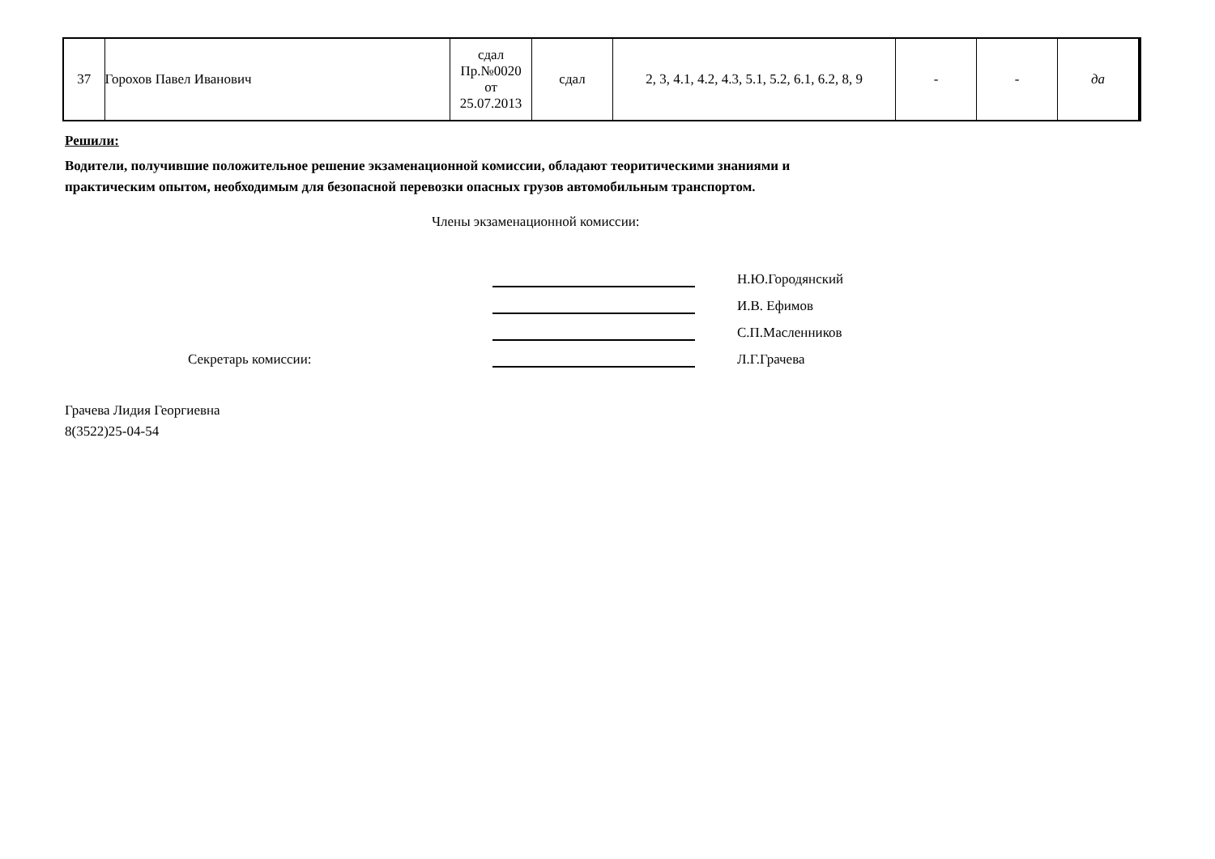| 37 | Горохов Павел Иванович | сдал Пр.№0020 от 25.07.2013 | сдал | 2, 3, 4.1, 4.2, 4.3, 5.1, 5.2, 6.1, 6.2, 8, 9 | - | - | да |
Решили:
Водители, получившие положительное решение экзаменационной комиссии, обладают теоритическими знаниями и
практическим опытом, необходимым для безопасной перевозки опасных грузов автомобильным транспортом.
Члены экзаменационной комиссии:
Н.Ю.Городянский
И.В. Ефимов
С.П.Масленников
Секретарь комиссии: Л.Г.Грачева
Грачева Лидия Георгиевна
8(3522)25-04-54